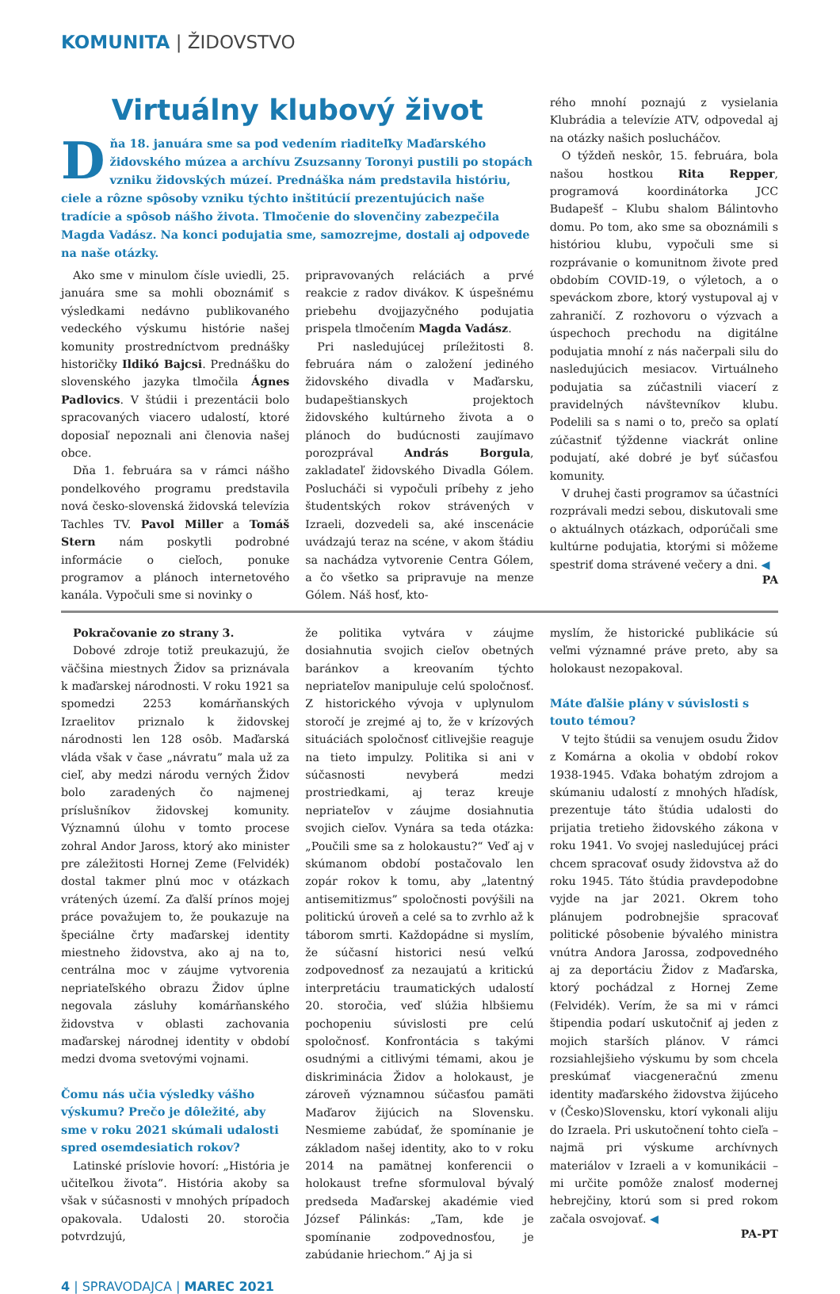KOMUNITA | ŽIDOVSTVO
Virtuálny klubový život
Dňa 18. januára sme sa pod vedením riaditeľky Maďarského židovského múzea a archívu Zsuzsanny Toronyi pustili po stopách vzniku židovských múzeí. Prednáška nám predstavila históriu, ciele a rôzne spôsoby vzniku týchto inštitúcií prezentujúcich naše tradície a spôsob nášho života. Tlmočenie do slovenčiny zabezpečila Magda Vadász. Na konci podujatia sme, samozrejme, dostali aj odpovede na naše otázky.
Ako sme v minulom čísle uviedli, 25. januára sme sa mohli oboznámiť s výsledkami nedávno publikovaného vedeckého výskumu histórie našej komunity prostredníctvom prednášky historičky Ildikó Bajcsi. Prednášku do slovenského jazyka tlmočila Ágnes Padlovics. V štúdii i prezentácii bolo spracovaných viacero udalostí, ktoré doposiaľ nepoznali ani členovia našej obce.
Dňa 1. februára sa v rámci nášho pondelkového programu predstavila nová česko-slovenská židovská televízia Tachles TV. Pavol Miller a Tomáš Stern nám poskytli podrobné informácie o cieľoch, ponuke programov a plánoch internetového kanála. Vypočuli sme si novinky o
pripravovaných reláciách a prvé reakcie z radov divákov. K úspešnému priebehu dvojjazyčného podujatia prispela tlmočením Magda Vadász.
Pri nasledujúcej príležitosti 8. februára nám o založení jediného židovského divadla v Maďarsku, budapeštianskych projektoch židovského kultúrneho života a o plánoch do budúcnosti zaujímavo porozprával András Borgula, zakladateľ židovského Divadla Gólem. Poslucháči si vypočuli príbehy z jeho študentských rokov strávených v Izraeli, dozvedeli sa, aké inscenácie uvádzajú teraz na scéne, v akom štádiu sa nachádza vytvorenie Centra Gólem, a čo všetko sa pripravuje na menze Gólem. Náš hosť, kto-
rého mnohí poznajú z vysielania Klubrádia a televízie ATV, odpovedal aj na otázky našich poslucháčov.
O týždeň neskôr, 15. februára, bola našou hostkou Rita Repper, programová koordinátorka JCC Budapešť – Klubu shalom Bálintovho domu. Po tom, ako sme sa oboznámili s históriou klubu, vypočuli sme si rozprávanie o komunitnom živote pred obdobím COVID-19, o výletoch, a o speváckom zbore, ktorý vystupoval aj v zahraničí. Z rozhovoru o výzvach a úspechoch prechodu na digitálne podujatia mnohí z nás načerpali silu do nasledujúcich mesiacov. Virtuálneho podujatia sa zúčastnili viacerí z pravidelných návštevníkov klubu. Podelili sa s nami o to, prečo sa oplatí zúčastniť týždenne viackrát online podujatí, aké dobré je byť súčasťou komunity.
V druhej časti programov sa účastníci rozprávali medzi sebou, diskutovali sme o aktuálnych otázkach, odporúčali sme kultúrne podujatia, ktorými si môžeme spestriť doma strávené večery a dni. ◀
PA
Pokračovanie zo strany 3.
Dobové zdroje totiž preukazujú, že väčšina miestnych Židov sa priznávala k maďarskej národnosti. V roku 1921 sa spomedzi 2253 komárňanských Izraelitov priznalo k židovskej národnosti len 128 osôb. Maďarská vláda však v čase „návratu” mala už za cieľ, aby medzi národu verných Židov bolo zaradených čo najmenej príslušníkov židovskej komunity. Významnú úlohu v tomto procese zohral Andor Jaross, ktorý ako minister pre záležitosti Hornej Zeme (Felvidék) dostal takmer plnú moc v otázkach vrátených území. Za ďalší prínos mojej práce považujem to, že poukazuje na špeciálne črty maďarskej identity miestneho židovstva, ako aj na to, centrálna moc v záujme vytvorenia nepriateľského obrazu Židov úplne negovala zásluhy komárňanského židovstva v oblasti zachovania maďarskej národnej identity v období medzi dvoma svetovými vojnami.
Čomu nás učia výsledky vášho výskumu? Prečo je dôležité, aby sme v roku 2021 skúmali udalosti spred osemdesiatich rokov?
Latinské príslovie hovorí: „História je učiteľkou života”. História akoby sa však v súčasnosti v mnohých prípadoch opakovala. Udalosti 20. storočia potvrdzujú,
že politika vytvára v záujme dosiahnutia svojich cieľov obetných baránkov a kreovaním týchto nepriateľov manipuluje celú spoločnosť. Z historického vývoja v uplynulom storočí je zrejmé aj to, že v krízových situáciách spoločnosť citlivejšie reaguje na tieto impulzy. Politika si ani v súčasnosti nevyberá medzi prostriedkami, aj teraz kreuje nepriateľov v záujme dosiahnutia svojich cieľov. Vynára sa teda otázka: „Poučili sme sa z holokaustu?“ Veď aj v skúmanom období postačovalo len zopár rokov k tomu, aby „latentný antisemitizmus” spoločnosti povýšili na politickú úroveň a celé sa to zvrhlo až k táborom smrti. Každopádne si myslím, že súčasní historici nesú veľkú zodpovednosť za nezaujatú a kritickú interpretáciu traumatických udalostí 20. storočia, veď slúžia hlbšiemu pochopeniu súvislosti pre celú spoločnosť. Konfrontácia s takými osudnými a citlivými témami, akou je diskriminácia Židov a holokaust, je zároveň významnou súčasťou pamäti Maďarov žijúcich na Slovensku. Nesmieme zabúdať, že spomínanie je základom našej identity, ako to v roku 2014 na pamätnej konferencii o holokaust trefne sformuloval bývalý predseda Maďarskej akadémie vied József Pálinkás: „Tam, kde je spomínanie zodpovednosťou, je zabúdanie hriechom.” Aj ja si
myslím, že historické publikácie sú veľmi významné práve preto, aby sa holokaust nezopakoval.
Máte ďalšie plány v súvislosti s touto témou?
V tejto štúdii sa venujem osudu Židov z Komárna a okolia v období rokov 1938-1945. Vďaka bohatým zdrojom a skúmaniu udalostí z mnohých hľadísk, prezentuje táto štúdia udalosti do prijatia tretieho židovského zákona v roku 1941. Vo svojej nasledujúcej práci chcem spracovať osudy židovstva až do roku 1945. Táto štúdia pravdepodobne vyjde na jar 2021. Okrem toho plánujem podrobnejšie spracovať politické pôsobenie bývalého ministra vnútra Andora Jarossa, zodpovedného aj za deportáciu Židov z Maďarska, ktorý pochádzal z Hornej Zeme (Felvidék). Verím, že sa mi v rámci štipendia podarí uskutočniť aj jeden z mojich starších plánov. V rámci rozsiahlejšieho výskumu by som chcela preskúmať viacgeneračnú zmenu identity maďarského židovstva žijúceho v (Česko)Slovensku, ktorí vykonali aliju do Izraela. Pri uskutočnení tohto cieľa – najmä pri výskume archívnych materiálov v Izraeli a v komunikácii – mi určite pomôže znalosť modernej hebrejčiny, ktorú som si pred rokom začala osvojovať. ◀
PA-PT
4 | SPRAVODAJCA | MAREC 2021